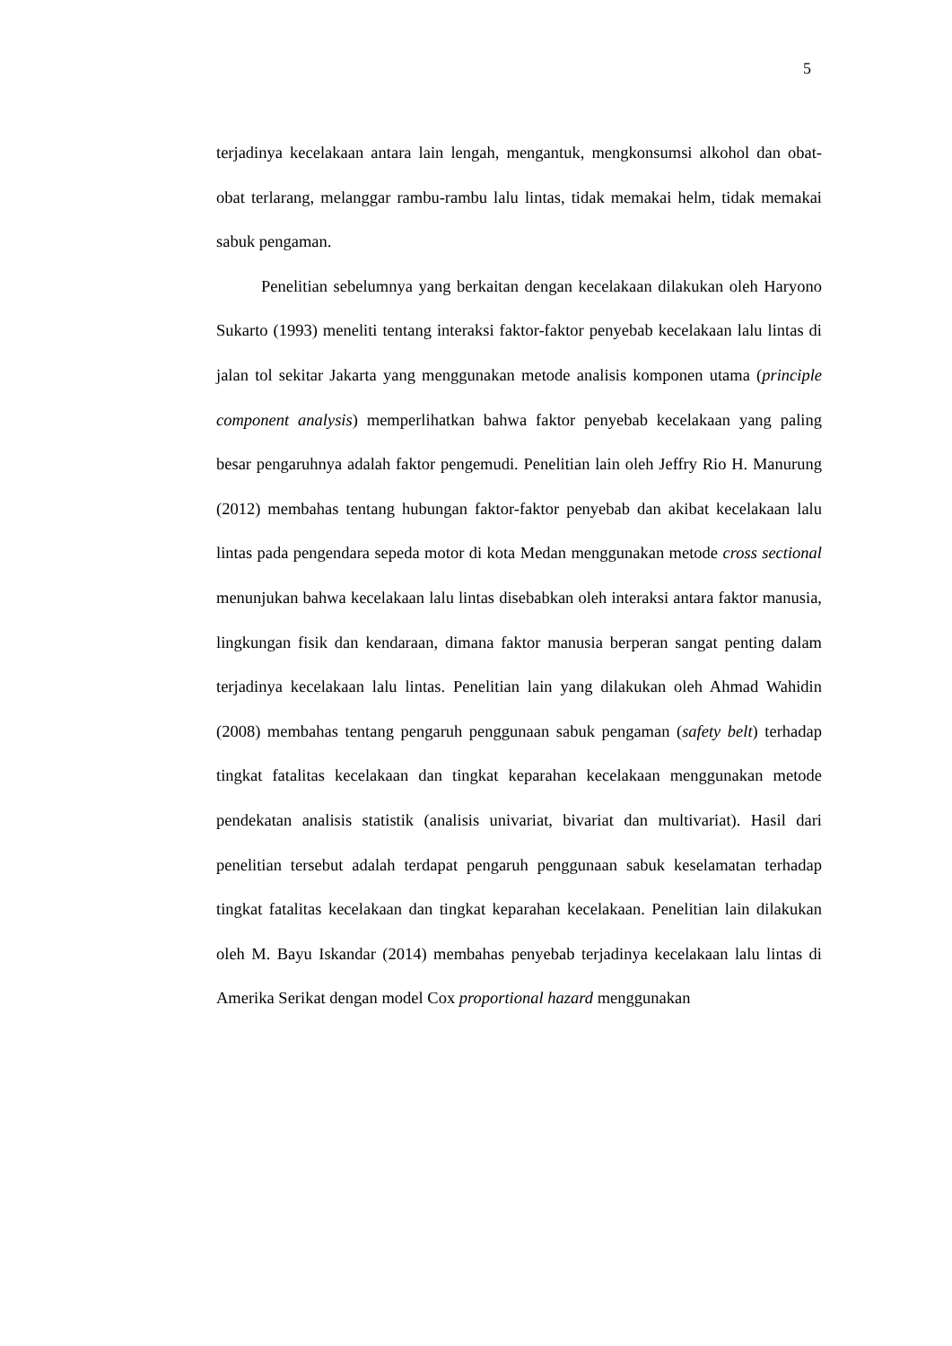5
terjadinya kecelakaan antara lain lengah, mengantuk, mengkonsumsi alkohol dan obat-obat terlarang, melanggar rambu-rambu lalu lintas, tidak memakai helm, tidak memakai sabuk pengaman.
Penelitian sebelumnya yang berkaitan dengan kecelakaan dilakukan oleh Haryono Sukarto (1993) meneliti tentang interaksi faktor-faktor penyebab kecelakaan lalu lintas di jalan tol sekitar Jakarta yang menggunakan metode analisis komponen utama (principle component analysis) memperlihatkan bahwa faktor penyebab kecelakaan yang paling besar pengaruhnya adalah faktor pengemudi. Penelitian lain oleh Jeffry Rio H. Manurung (2012) membahas tentang hubungan faktor-faktor penyebab dan akibat kecelakaan lalu lintas pada pengendara sepeda motor di kota Medan menggunakan metode cross sectional menunjukan bahwa kecelakaan lalu lintas disebabkan oleh interaksi antara faktor manusia, lingkungan fisik dan kendaraan, dimana faktor manusia berperan sangat penting dalam terjadinya kecelakaan lalu lintas. Penelitian lain yang dilakukan oleh Ahmad Wahidin (2008) membahas tentang pengaruh penggunaan sabuk pengaman (safety belt) terhadap tingkat fatalitas kecelakaan dan tingkat keparahan kecelakaan menggunakan metode pendekatan analisis statistik (analisis univariat, bivariat dan multivariat). Hasil dari penelitian tersebut adalah terdapat pengaruh penggunaan sabuk keselamatan terhadap tingkat fatalitas kecelakaan dan tingkat keparahan kecelakaan. Penelitian lain dilakukan oleh M. Bayu Iskandar (2014) membahas penyebab terjadinya kecelakaan lalu lintas di Amerika Serikat dengan model Cox proportional hazard menggunakan